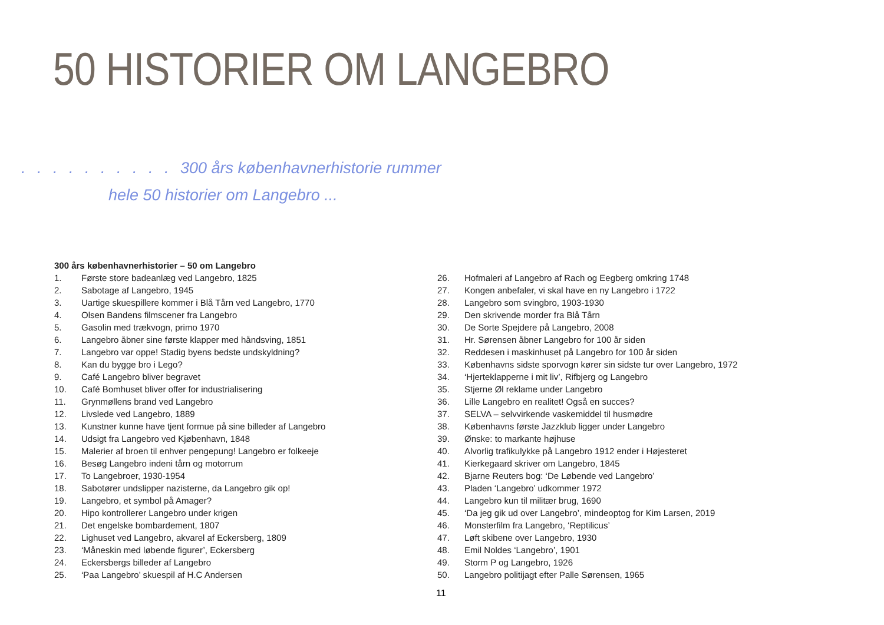50 HISTORIER OM LANGEBRO
. . . . . . . . . . 300 års københavnerhistorie rummer
hele 50 historier om Langebro ...
300 års københavnerhistorier – 50 om Langebro
1. Første store badeanlæg ved Langebro, 1825
2. Sabotage af Langebro, 1945
3. Uartige skuespillere kommer i Blå Tårn ved Langebro, 1770
4. Olsen Bandens filmscener fra Langebro
5. Gasolin med trækvogn, primo 1970
6. Langebro åbner sine første klapper med håndsving, 1851
7. Langebro var oppe! Stadig byens bedste undskyldning?
8. Kan du bygge bro i Lego?
9. Café Langebro bliver begravet
10. Café Bomhuset bliver offer for industrialisering
11. Grynmøllens brand ved Langebro
12. Livslede ved Langebro, 1889
13. Kunstner kunne have tjent formue på sine billeder af Langebro
14. Udsigt fra Langebro ved Kjøbenhavn, 1848
15. Malerier af broen til enhver pengepung! Langebro er folkeeje
16. Besøg Langebro indeni tårn og motorrum
17. To Langebroer, 1930-1954
18. Sabotører undslipper nazisterne, da Langebro gik op!
19. Langebro, et symbol på Amager?
20. Hipo kontrollerer Langebro under krigen
21. Det engelske bombardement, 1807
22. Lighuset ved Langebro, akvarel af Eckersberg, 1809
23. ‘Måneskin med løbende figurer’, Eckersberg
24. Eckersbergs billeder af Langebro
25. ‘Paa Langebro’ skuespil af H.C Andersen
26. Hofmaleri af Langebro af Rach og Eegberg omkring 1748
27. Kongen anbefaler, vi skal have en ny Langebro i 1722
28. Langebro som svingbro, 1903-1930
29. Den skrivende morder fra Blå Tårn
30. De Sorte Spejdere på Langebro, 2008
31. Hr. Sørensen åbner Langebro for 100 år siden
32. Reddesen i maskinhuset på Langebro for 100 år siden
33. Københavns sidste sporvogn kører sin sidste tur over Langebro, 1972
34. ‘Hjerteklapperne i mit liv’, Rifbjerg og Langebro
35. Stjerne Øl reklame under Langebro
36. Lille Langebro en realitet! Også en succes?
37. SELVA – selvvirkende vaskemiddel til husmødre
38. Københavns første Jazzklub ligger under Langebro
39. Ønske: to markante højhuse
40. Alvorlig trafikulykke på Langebro 1912 ender i Højesteret
41. Kierkegaard skriver om Langebro, 1845
42. Bjarne Reuters bog: ‘De Løbende ved Langebro’
43. Pladen ‘Langebro’ udkommer 1972
44. Langebro kun til militær brug, 1690
45. ‘Da jeg gik ud over Langebro’, mindeoptog for Kim Larsen, 2019
46. Monsterfilm fra Langebro, ‘Reptilicus’
47. Løft skibene over Langebro, 1930
48. Emil Noldes ‘Langebro’, 1901
49. Storm P og Langebro, 1926
50. Langebro politijagt efter Palle Sørensen, 1965
11